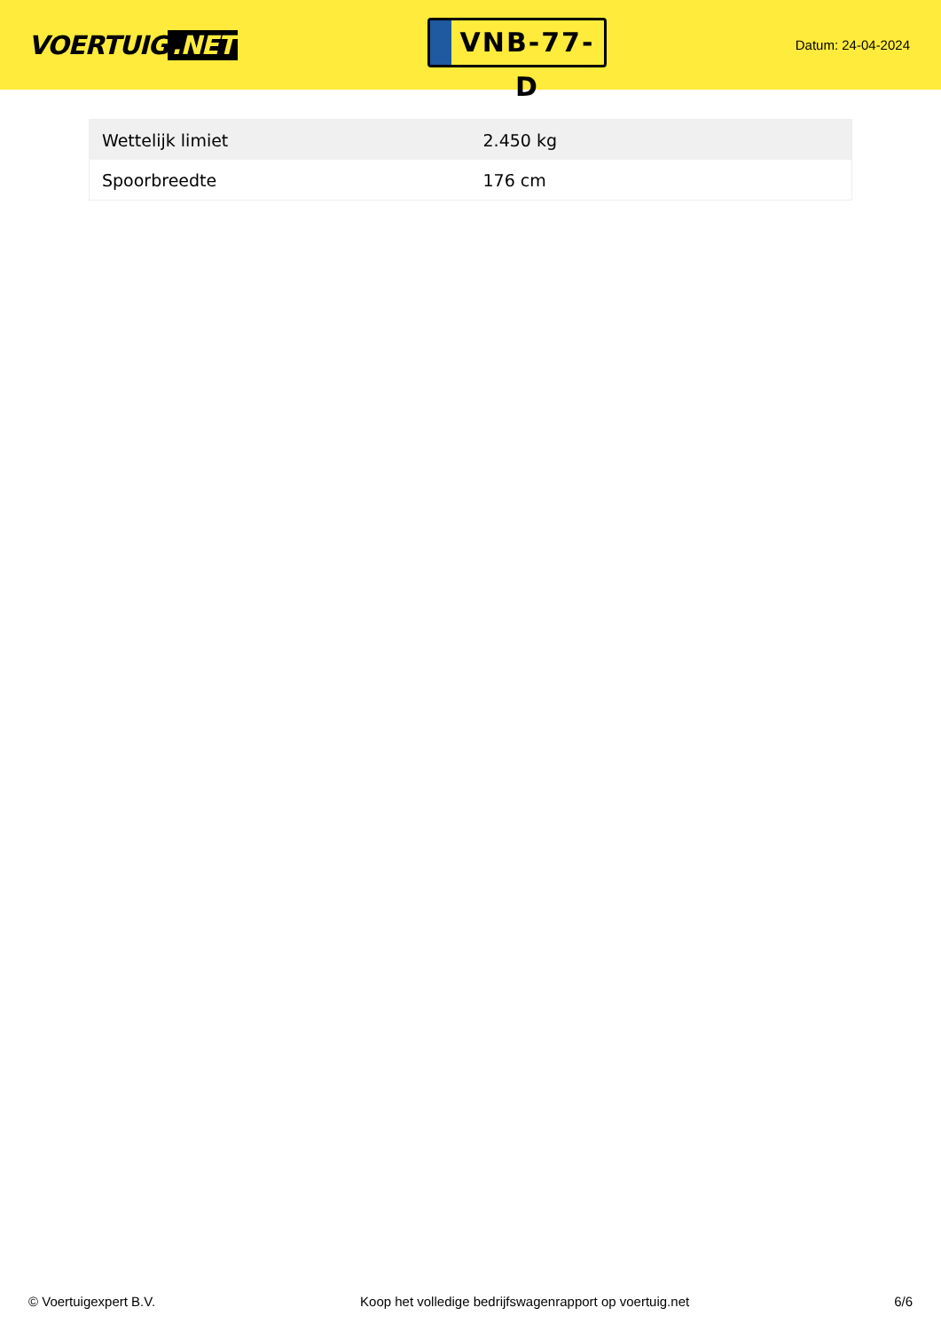VOERTUIG.NET
VNB-77-D
Datum: 24-04-2024
| Wettelijk limiet | 2.450 kg |
| Spoorbreedte | 176 cm |
© Voertuigexpert B.V. Koop het volledige bedrijfswagenrapport op voertuig.net 6/6